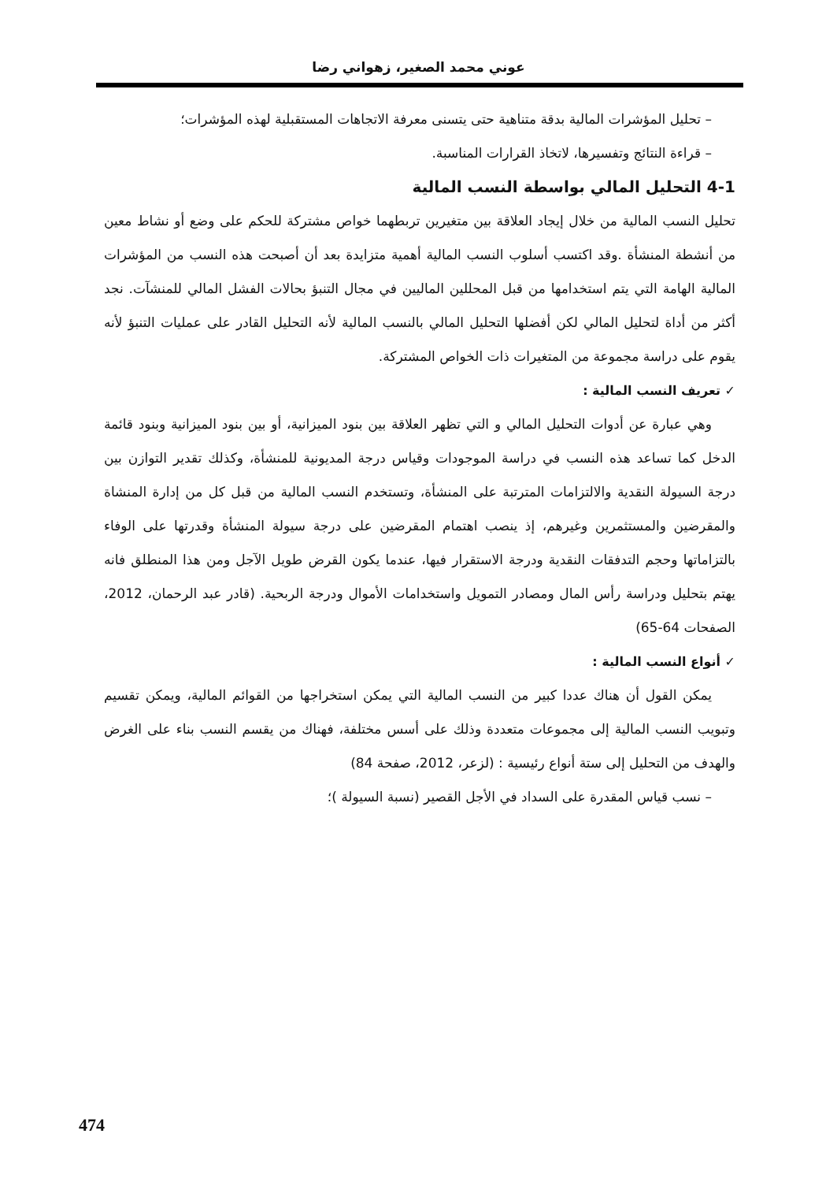عوني محمد الصغير، زهواني رضا
– تحليل المؤشرات المالية بدقة متناهية حتى يتسنى معرفة الاتجاهات المستقبلية لهذه المؤشرات؛
– قراءة النتائج وتفسيرها، لاتخاذ القرارات المناسبة.
4-1 التحليل المالي بواسطة النسب المالية
تحليل النسب المالية من خلال إيجاد العلاقة بين متغيرين تربطهما خواص مشتركة للحكم على وضع أو نشاط معين من أنشطة المنشأة .وقد اكتسب أسلوب النسب المالية أهمية متزايدة بعد أن أصبحت هذه النسب من المؤشرات المالية الهامة التي يتم استخدامها من قبل المحللين الماليين في مجال التنبؤ بحالات الفشل المالي للمنشآت. نجد أكثر من أداة لتحليل المالي لكن أفضلها التحليل المالي بالنسب المالية لأنه التحليل القادر على عمليات التنبؤ لأنه يقوم على دراسة مجموعة من المتغيرات ذات الخواص المشتركة.
✓ تعريف النسب المالية :
وهي عبارة عن أدوات التحليل المالي و التي تظهر العلاقة بين بنود الميزانية، أو بين بنود الميزانية وبنود قائمة الدخل كما تساعد هذه النسب في دراسة الموجودات وقياس درجة المديونية للمنشأة، وكذلك تقدير التوازن بين درجة السيولة النقدية والالتزامات المترتبة على المنشأة، وتستخدم النسب المالية من قبل كل من إدارة المنشاة والمقرضين والمستثمرين وغيرهم، إذ ينصب اهتمام المقرضين على درجة سيولة المنشأة وقدرتها على الوفاء بالتزاماتها وحجم التدفقات النقدية ودرجة الاستقرار فيها، عندما يكون القرض طويل الآجل ومن هذا المنطلق فانه يهتم بتحليل ودراسة رأس المال ومصادر التمويل واستخدامات الأموال ودرجة الربحية. (قادر عبد الرحمان، 2012، الصفحات 64-65)
✓ أنواع النسب المالية :
يمكن القول أن هناك عددا كبير من النسب المالية التي يمكن استخراجها من القوائم المالية، ويمكن تقسيم وتبويب النسب المالية إلى مجموعات متعددة وذلك على أسس مختلفة، فهناك من يقسم النسب بناء على الغرض والهدف من التحليل إلى ستة أنواع رئيسية : (لزعر، 2012، صفحة 84)
– نسب قياس المقدرة على السداد في الأجل القصير (نسبة السيولة )؛
474